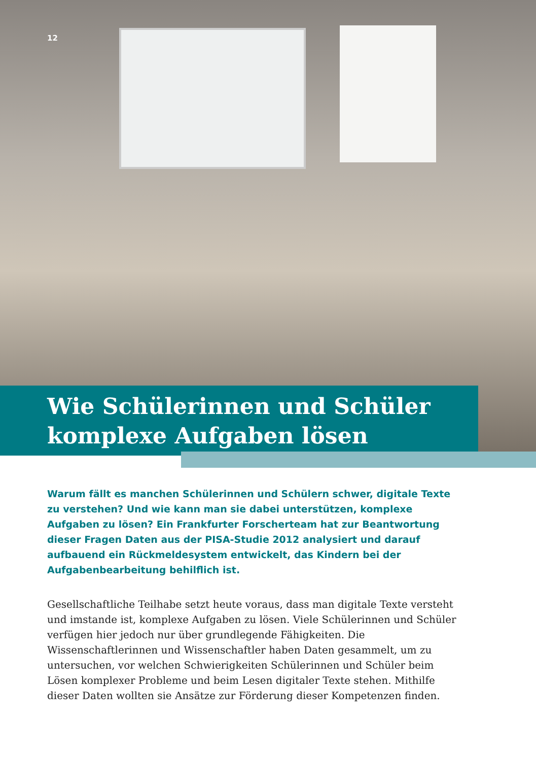12
Wie Schülerinnen und Schüler komplexe Aufgaben lösen
Warum fällt es manchen Schülerinnen und Schülern schwer, digitale Texte zu verstehen? Und wie kann man sie dabei unterstützen, komplexe Aufgaben zu lösen? Ein Frankfurter Forscherteam hat zur Beantwortung dieser Fragen Daten aus der PISA-Studie 2012 analysiert und darauf aufbauend ein Rückmeldesystem entwickelt, das Kindern bei der Aufgabenbearbeitung behilflich ist.
Gesellschaftliche Teilhabe setzt heute voraus, dass man digitale Texte versteht und imstande ist, komplexe Aufgaben zu lösen. Viele Schülerinnen und Schüler verfügen hier jedoch nur über grundlegende Fähigkeiten. Die Wissenschaftlerinnen und Wissenschaftler haben Daten gesammelt, um zu untersuchen, vor welchen Schwierigkeiten Schülerinnen und Schüler beim Lösen komplexer Probleme und beim Lesen digitaler Texte stehen. Mithilfe dieser Daten wollten sie Ansätze zur Förderung dieser Kompetenzen finden.